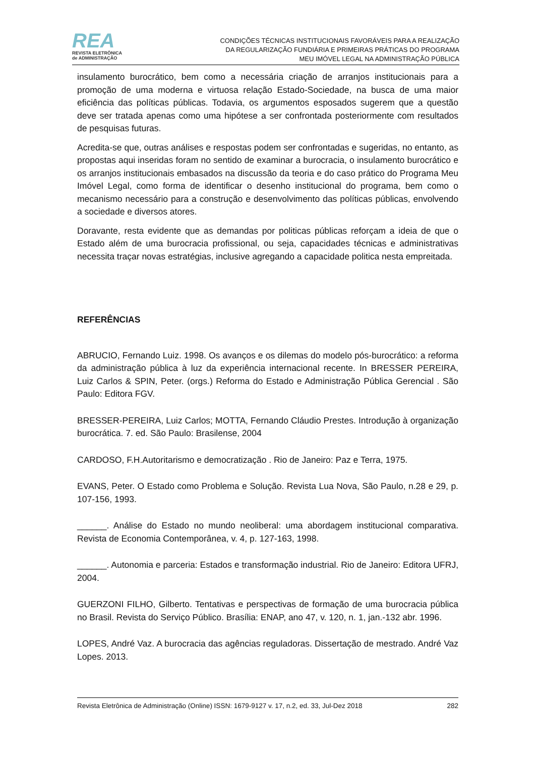REA
REVISTA ELETRÔNICA
de ADMINISTRAÇÃO
CONDIÇÕES TÉCNICAS INSTITUCIONAIS FAVORÁVEIS PARA A REALIZAÇÃO
DA REGULARIZAÇÃO FUNDIÁRIA E PRIMEIRAS PRÁTICAS DO PROGRAMA
MEU IMÓVEL LEGAL NA ADMINISTRAÇÃO PÚBLICA
insulamento burocrático, bem como a necessária criação de arranjos institucionais para a promoção de uma moderna e virtuosa relação Estado-Sociedade, na busca de uma maior eficiência das políticas públicas. Todavia, os argumentos esposados sugerem que a questão deve ser tratada apenas como uma hipótese a ser confrontada posteriormente com resultados de pesquisas futuras.
Acredita-se que, outras análises e respostas podem ser confrontadas e sugeridas, no entanto, as propostas aqui inseridas foram no sentido de examinar a burocracia, o insulamento burocrático e os arranjos institucionais embasados na discussão da teoria e do caso prático do Programa Meu Imóvel Legal, como forma de identificar o desenho institucional do programa, bem como o mecanismo necessário para a construção e desenvolvimento das políticas públicas, envolvendo a sociedade e diversos atores.
Doravante, resta evidente que as demandas por politicas públicas reforçam a ideia de que o Estado além de uma burocracia profissional, ou seja, capacidades técnicas e administrativas necessita traçar novas estratégias, inclusive agregando a capacidade politica nesta empreitada.
REFERÊNCIAS
ABRUCIO, Fernando Luiz. 1998. Os avanços e os dilemas do modelo pós-burocrático: a reforma da administração pública à luz da experiência internacional recente. In BRESSER PEREIRA, Luiz Carlos & SPIN, Peter. (orgs.) Reforma do Estado e Administração Pública Gerencial . São Paulo: Editora FGV.
BRESSER-PEREIRA, Luiz Carlos; MOTTA, Fernando Cláudio Prestes. Introdução à organização burocrática. 7. ed. São Paulo: Brasilense, 2004
CARDOSO, F.H.Autoritarismo e democratização . Rio de Janeiro: Paz e Terra, 1975.
EVANS, Peter. O Estado como Problema e Solução. Revista Lua Nova, São Paulo, n.28 e 29, p. 107-156, 1993.
______. Análise do Estado no mundo neoliberal: uma abordagem institucional comparativa. Revista de Economia Contemporânea, v. 4, p. 127-163, 1998.
______. Autonomia e parceria: Estados e transformação industrial. Rio de Janeiro: Editora UFRJ, 2004.
GUERZONI FILHO, Gilberto. Tentativas e perspectivas de formação de uma burocracia pública no Brasil. Revista do Serviço Público. Brasília: ENAP, ano 47, v. 120, n. 1, jan.-132 abr. 1996.
LOPES, André Vaz. A burocracia das agências reguladoras. Dissertação de mestrado. André Vaz Lopes. 2013.
Revista Eletrônica de Administração (Online) ISSN: 1679-9127 v. 17, n.2, ed. 33, Jul-Dez 2018 282